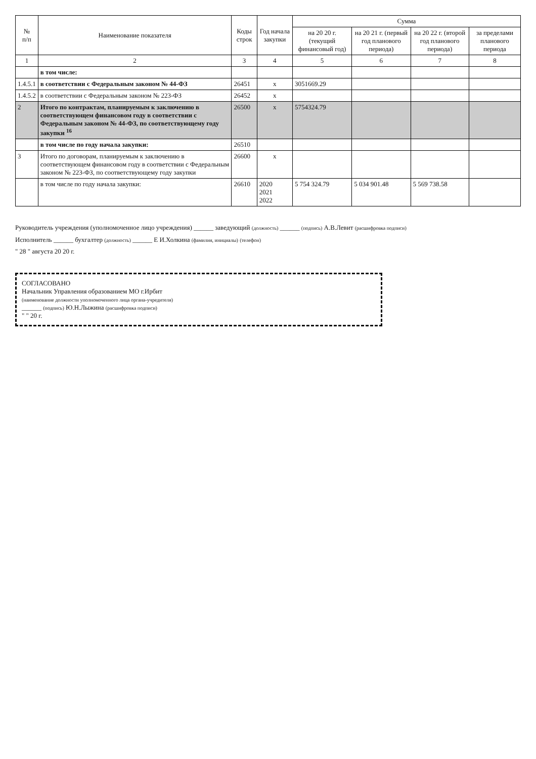| № п/п | Наименование показателя | Коды строк | Год начала закупки | Сумма | | | |
| --- | --- | --- | --- | --- | --- | --- | --- |
| | | | | на 20 20 г. (текущий финансовый год) | на 20 21 г. (первый год планового периода) | на 20 22 г. (второй год планового периода) | за пределами планового периода |
| 1 | 2 | 3 | 4 | 5 | 6 | 7 | 8 |
| | в том числе: | | | | | | |
| 1.4.5.1 | в соответствии с Федеральным законом № 44-ФЗ | 26451 | x | 3051669.29 | | | |
| 1.4.5.2 | в соответствии с Федеральным законом № 223-ФЗ | 26452 | x | | | | |
| 2 | Итого по контрактам, планируемым к заключению в соответствующем финансовом году в соответствии с Федеральным законом № 44-ФЗ, по соответствующему году закупки <sup>16</sup> | 26500 | x | 5754324.79 | | | |
| | в том числе по году начала закупки: | 26510 | | | | | |
| 3 | Итого по договорам, планируемым к заключению в соответствующем финансовом году в соответствии с Федеральным законом № 223-ФЗ, по соответствующему году закупки | 26600 | x | | | | |
| | в том числе по году начала закупки: | 26610 | 2020 2021 2022 | 5 754 324.79 | 5 034 901.48 | 5 569 738.58 | |
Руководитель учреждения (уполномоченное лицо учреждения) ______ заведующий (должность) ______ (подпись) А.В.Левит (расшифровка подписи)
Исполнитель ______ бухгалтер (должность) ______ Е И.Холкина (фамилия, инициалы) (телефон)
" 28 " августа 20 20 г.
СОГЛАСОВАНО
Начальник Управления образованием МО г.Ирбит
(наименование должности уполномоченного лица органа-учредителя)
______ (подпись) Ю.Н.Лыжина (расшифровка подписи)
" " 20 г.